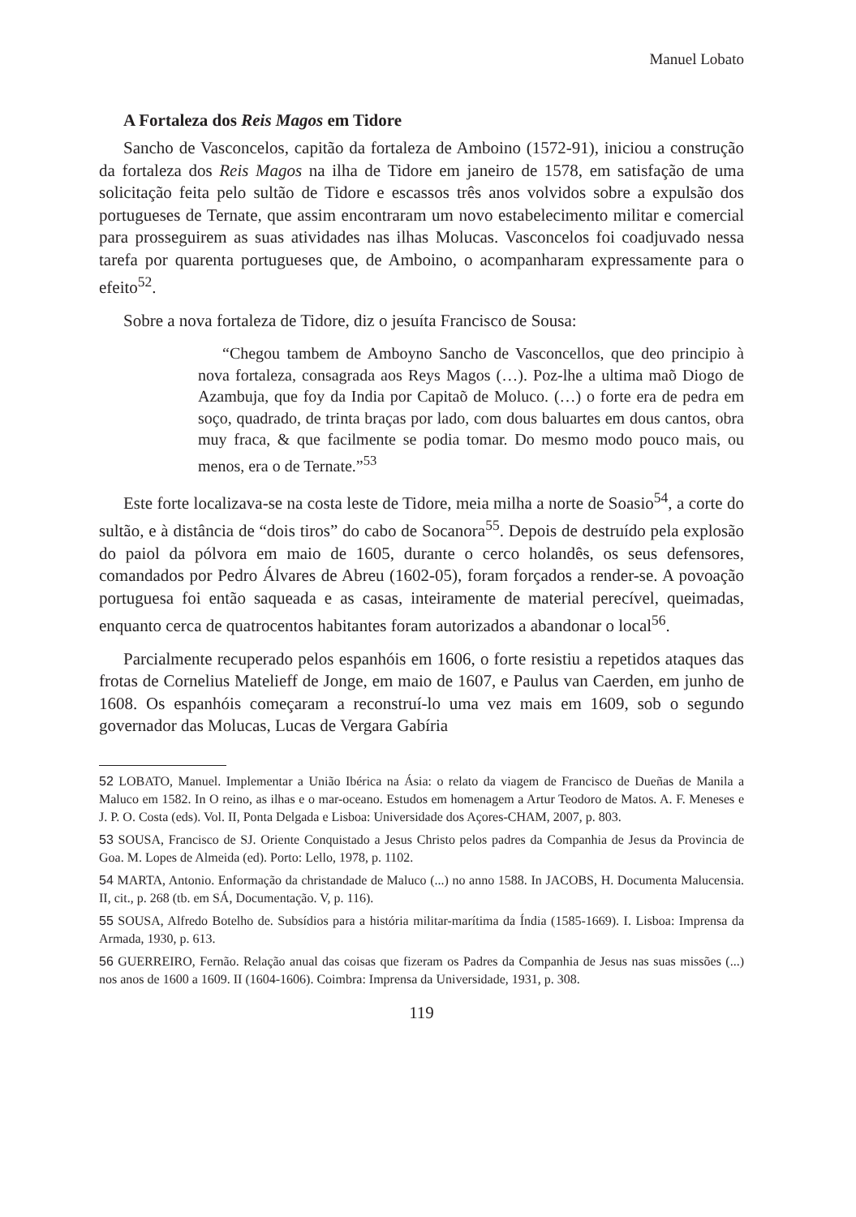Manuel Lobato
A Fortaleza dos Reis Magos em Tidore
Sancho de Vasconcelos, capitão da fortaleza de Amboino (1572-91), iniciou a construção da fortaleza dos Reis Magos na ilha de Tidore em janeiro de 1578, em satisfação de uma solicitação feita pelo sultão de Tidore e escassos três anos volvidos sobre a expulsão dos portugueses de Ternate, que assim encontraram um novo estabelecimento militar e comercial para prosseguirem as suas atividades nas ilhas Molucas. Vasconcelos foi coadjuvado nessa tarefa por quarenta portugueses que, de Amboino, o acompanharam expressamente para o efeito<sup>52</sup>.
Sobre a nova fortaleza de Tidore, diz o jesuíta Francisco de Sousa:
“Chegou tambem de Amboyno Sancho de Vasconcellos, que deo principio à nova fortaleza, consagrada aos Reys Magos (…). Poz-lhe a ultima maõ Diogo de Azambuja, que foy da India por Capitaõ de Moluco. (…) o forte era de pedra em soço, quadrado, de trinta braças por lado, com dous baluartes em dous cantos, obra muy fraca, & que facilmente se podia tomar. Do mesmo modo pouco mais, ou menos, era o de Ternate.”<sup>53</sup>
Este forte localizava-se na costa leste de Tidore, meia milha a norte de Soasio<sup>54</sup>, a corte do sultão, e à distância de “dois tiros” do cabo de Socanora<sup>55</sup>. Depois de destruído pela explosão do paiol da pólvora em maio de 1605, durante o cerco holandês, os seus defensores, comandados por Pedro Álvares de Abreu (1602-05), foram forçados a render-se. A povoação portuguesa foi então saqueada e as casas, inteiramente de material perecível, queimadas, enquanto cerca de quatrocentos habitantes foram autorizados a abandonar o local<sup>56</sup>.
Parcialmente recuperado pelos espanhóis em 1606, o forte resistiu a repetidos ataques das frotas de Cornelius Matelieff de Jonge, em maio de 1607, e Paulus van Caerden, em junho de 1608. Os espanhóis começaram a reconstruí-lo uma vez mais em 1609, sob o segundo governador das Molucas, Lucas de Vergara Gabíria
52 LOBATO, Manuel. Implementar a União Ibérica na Ásia: o relato da viagem de Francisco de Dueñas de Manila a Maluco em 1582. In O reino, as ilhas e o mar-oceano. Estudos em homenagem a Artur Teodoro de Matos. A. F. Meneses e J. P. O. Costa (eds). Vol. II, Ponta Delgada e Lisboa: Universidade dos Açores-CHAM, 2007, p. 803.
53 SOUSA, Francisco de SJ. Oriente Conquistado a Jesus Christo pelos padres da Companhia de Jesus da Provincia de Goa. M. Lopes de Almeida (ed). Porto: Lello, 1978, p. 1102.
54 MARTA, Antonio. Enformação da christandade de Maluco (...) no anno 1588. In JACOBS, H. Documenta Malucensia. II, cit., p. 268 (tb. em SÁ, Documentação. V, p. 116).
55 SOUSA, Alfredo Botelho de. Subsídios para a história militar-marítima da Índia (1585-1669). I. Lisboa: Imprensa da Armada, 1930, p. 613.
56 GUERREIRO, Fernão. Relação anual das coisas que fizeram os Padres da Companhia de Jesus nas suas missões (...) nos anos de 1600 a 1609. II (1604-1606). Coimbra: Imprensa da Universidade, 1931, p. 308.
119